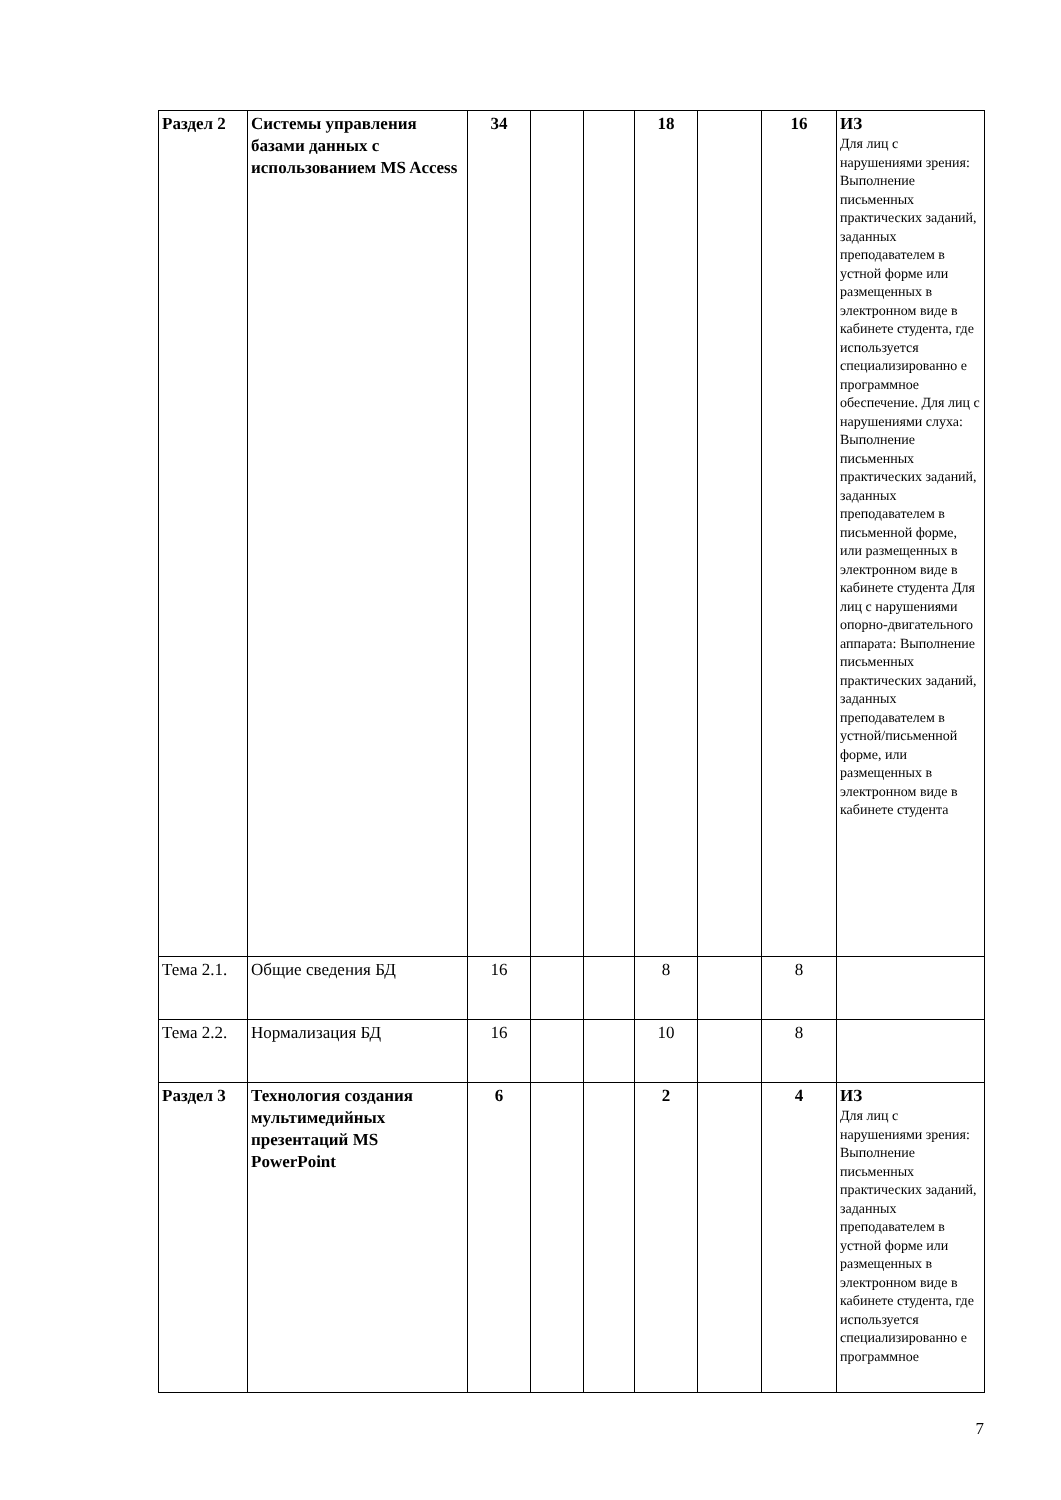| Раздел 2 | Системы управления базами данных с использованием MS Access | 34 | | | 18 | | 16 | ИЗ Для лиц с нарушениями зрения: Выполнение письменных практических заданий, заданных преподавателем в устной форме или размещенных в электронном виде в кабинете студента, где используется специализированно е программное обеспечение. Для лиц с нарушениями слуха: Выполнение письменных практических заданий, заданных преподавателем в письменной форме, или размещенных в электронном виде в кабинете студента Для лиц с нарушениями опорно-двигательного аппарата: Выполнение письменных практических заданий, заданных преподавателем в устной/письменной форме, или размещенных в электронном виде в кабинете студента |
| Тема 2.1. | Общие сведения БД | 16 | | | 8 | | 8 | |
| Тема 2.2. | Нормализация БД | 16 | | | 10 | | 8 | |
| Раздел 3 | Технология создания мультимедийных презентаций MS PowerPoint | 6 | | | 2 | | 4 | ИЗ Для лиц с нарушениями зрения: Выполнение письменных практических заданий, заданных преподавателем в устной форме или размещенных в электронном виде в кабинете студента, где используется специализированно е программное |
7